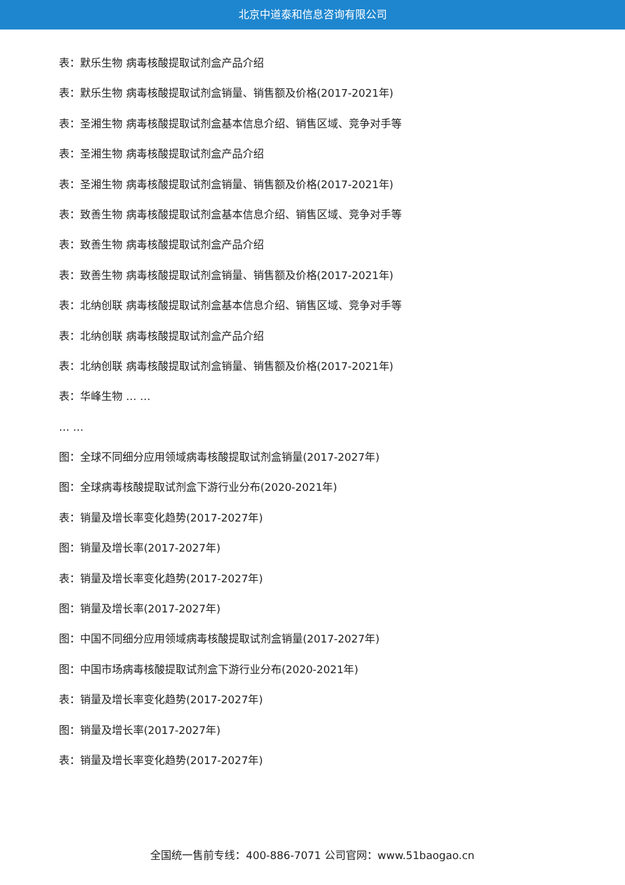北京中道泰和信息咨询有限公司
表：默乐生物 病毒核酸提取试剂盒产品介绍
表：默乐生物 病毒核酸提取试剂盒销量、销售额及价格(2017-2021年)
表：圣湘生物 病毒核酸提取试剂盒基本信息介绍、销售区域、竞争对手等
表：圣湘生物 病毒核酸提取试剂盒产品介绍
表：圣湘生物 病毒核酸提取试剂盒销量、销售额及价格(2017-2021年)
表：致善生物 病毒核酸提取试剂盒基本信息介绍、销售区域、竞争对手等
表：致善生物 病毒核酸提取试剂盒产品介绍
表：致善生物 病毒核酸提取试剂盒销量、销售额及价格(2017-2021年)
表：北纳创联 病毒核酸提取试剂盒基本信息介绍、销售区域、竞争对手等
表：北纳创联 病毒核酸提取试剂盒产品介绍
表：北纳创联 病毒核酸提取试剂盒销量、销售额及价格(2017-2021年)
表：华峰生物 … …
… …
图：全球不同细分应用领域病毒核酸提取试剂盒销量(2017-2027年)
图：全球病毒核酸提取试剂盒下游行业分布(2020-2021年)
表：销量及增长率变化趋势(2017-2027年)
图：销量及增长率(2017-2027年)
表：销量及增长率变化趋势(2017-2027年)
图：销量及增长率(2017-2027年)
图：中国不同细分应用领域病毒核酸提取试剂盒销量(2017-2027年)
图：中国市场病毒核酸提取试剂盒下游行业分布(2020-2021年)
表：销量及增长率变化趋势(2017-2027年)
图：销量及增长率(2017-2027年)
表：销量及增长率变化趋势(2017-2027年)
全国统一售前专线：400-886-7071 公司官网：www.51baogao.cn